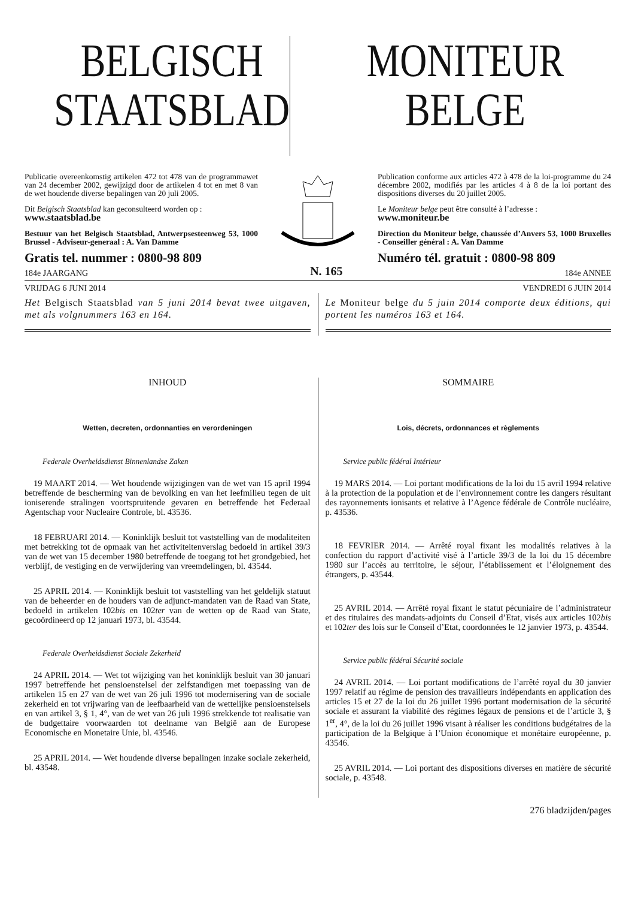BELGISCH
STAATSBLAD
MONITEUR
BELGE
Publicatie overeenkomstig artikelen 472 tot 478 van de programmawet van 24 december 2002, gewijzigd door de artikelen 4 tot en met 8 van de wet houdende diverse bepalingen van 20 juli 2005.
Dit Belgisch Staatsblad kan geconsulteerd worden op :
www.staatsblad.be
Bestuur van het Belgisch Staatsblad, Antwerpsesteenweg 53, 1000 Brussel - Adviseur-generaal : A. Van Damme
Gratis tel. nummer : 0800-98 809
Publication conforme aux articles 472 à 478 de la loi-programme du 24 décembre 2002, modifiés par les articles 4 à 8 de la loi portant des dispositions diverses du 20 juillet 2005.
Le Moniteur belge peut être consulté à l’adresse :
www.moniteur.be
Direction du Moniteur belge, chaussée d’Anvers 53, 1000 Bruxelles - Conseiller général : A. Van Damme
Numéro tél. gratuit : 0800-98 809
184e JAARGANG N. 165 184e ANNEE
VRIJDAG 6 JUNI 2014 VENDREDI 6 JUIN 2014
Het Belgisch Staatsblad van 5 juni 2014 bevat twee uitgaven, met als volgnummers 163 en 164.
Le Moniteur belge du 5 juin 2014 comporte deux éditions, qui portent les numéros 163 et 164.
INHOUD
Wetten, decreten, ordonnanties en verordeningen
Federale Overheidsdienst Binnenlandse Zaken
19 MAART 2014. — Wet houdende wijzigingen van de wet van 15 april 1994 betreffende de bescherming van de bevolking en van het leefmilieu tegen de uit ioniserende stralingen voortspruitende gevaren en betreffende het Federaal Agentschap voor Nucleaire Controle, bl. 43536.
18 FEBRUARI 2014. — Koninklijk besluit tot vaststelling van de modaliteiten met betrekking tot de opmaak van het activiteitenverslag bedoeld in artikel 39/3 van de wet van 15 december 1980 betreffende de toegang tot het grondgebied, het verblijf, de vestiging en de verwijdering van vreemdelingen, bl. 43544.
25 APRIL 2014. — Koninklijk besluit tot vaststelling van het geldelijk statuut van de beheerder en de houders van de adjunct-mandaten van de Raad van State, bedoeld in artikelen 102bis en 102ter van de wetten op de Raad van State, gecoördineerd op 12 januari 1973, bl. 43544.
Federale Overheidsdienst Sociale Zekerheid
24 APRIL 2014. — Wet tot wijziging van het koninklijk besluit van 30 januari 1997 betreffende het pensioenstelsel der zelfstandigen met toepassing van de artikelen 15 en 27 van de wet van 26 juli 1996 tot modernisering van de sociale zekerheid en tot vrijwaring van de leefbaarheid van de wettelijke pensioenstelsels en van artikel 3, § 1, 4°, van de wet van 26 juli 1996 strekkende tot realisatie van de budgettaire voorwaarden tot deelname van België aan de Europese Economische en Monetaire Unie, bl. 43546.
25 APRIL 2014. — Wet houdende diverse bepalingen inzake sociale zekerheid, bl. 43548.
SOMMAIRE
Lois, décrets, ordonnances et règlements
Service public fédéral Intérieur
19 MARS 2014. — Loi portant modifications de la loi du 15 avril 1994 relative à la protection de la population et de l’environnement contre les dangers résultant des rayonnements ionisants et relative à l’Agence fédérale de Contrôle nucléaire, p. 43536.
18 FEVRIER 2014. — Arrêté royal fixant les modalités relatives à la confection du rapport d’activité visé à l’article 39/3 de la loi du 15 décembre 1980 sur l’accès au territoire, le séjour, l’établissement et l’éloignement des étrangers, p. 43544.
25 AVRIL 2014. — Arrêté royal fixant le statut pécuniaire de l’administrateur et des titulaires des mandats-adjoints du Conseil d’Etat, visés aux articles 102bis et 102ter des lois sur le Conseil d’Etat, coordonnées le 12 janvier 1973, p. 43544.
Service public fédéral Sécurité sociale
24 AVRIL 2014. — Loi portant modifications de l’arrêté royal du 30 janvier 1997 relatif au régime de pension des travailleurs indépendants en application des articles 15 et 27 de la loi du 26 juillet 1996 portant modernisation de la sécurité sociale et assurant la viabilité des régimes légaux de pensions et de l’article 3, § 1<sup>er</sup>, 4°, de la loi du 26 juillet 1996 visant à réaliser les conditions budgétaires de la participation de la Belgique à l’Union économique et monétaire européenne, p. 43546.
25 AVRIL 2014. — Loi portant des dispositions diverses en matière de sécurité sociale, p. 43548.
276 bladzijden/pages